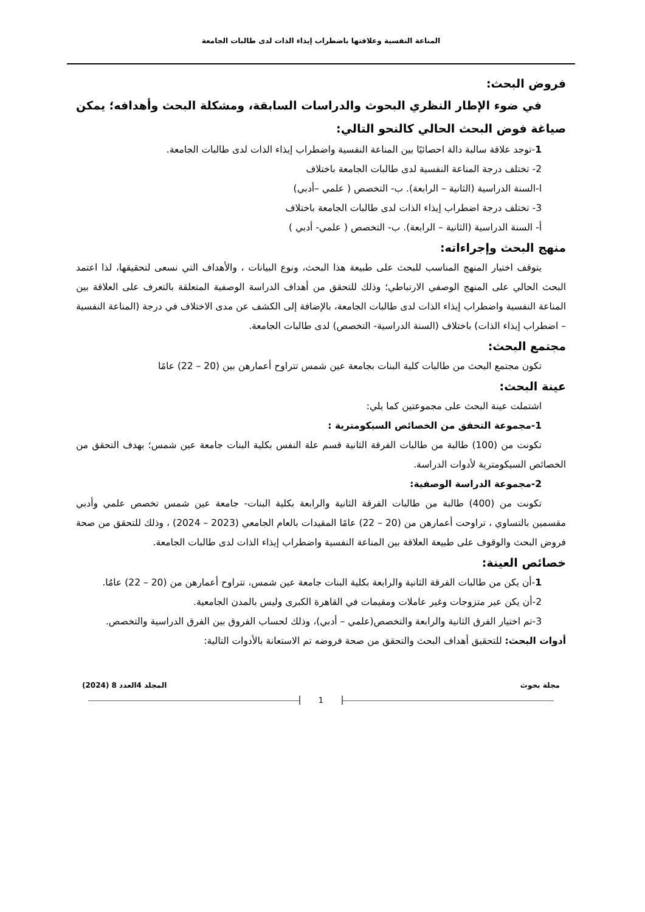المناعة النفسية وعلاقتها باضطراب إيذاء الذات لدى طالبات الجامعة
فروض البحث:
في ضوء الإطار النظري البحوث والدراسات السابقة، ومشكلة البحث وأهدافه؛ يمكن صياغة فوض البحث الحالي كالنحو التالي:
1-توجد علاقة سالبة دالة احصائيًا بين المناعة النفسية واضطراب إيذاء الذات لدى طالبات الجامعة.
2- تختلف درجة المناعة النفسية لدى طالبات الجامعة باختلاف
ا-السنة الدراسية (الثانية – الرابعة). ب- التخصص ( علمي –أدبي)
3- تختلف درجة اضطراب إيذاء الذات لدى طالبات الجامعة باختلاف
أ- السنة الدراسية (الثانية – الرابعة). ب- التخصص ( علمي- أدبي )
منهج البحث وإجراءاته:
يتوقف اختيار المنهج المناسب للبحث على طبيعة هذا البحث، ونوع البيانات ، والأهداف التي نسعى لتحقيقها، لذا اعتمد البحث الحالي على المنهج الوصفي الارتباطي؛ وذلك للتحقق من أهداف الدراسة الوصفية المتعلقة بالتعرف على العلاقة بين المناعة النفسية واضطراب إيذاء الذات لدى طالبات الجامعة، بالإضافة إلى الكشف عن مدى الاختلاف في درجة (المناعة النفسية – اضطراب إيذاء الذات) باختلاف (السنة الدراسية- التخصص) لدى طالبات الجامعة.
مجتمع البحث:
تكون مجتمع البحث من طالبات كلية البنات بجامعة عين شمس تتراوح أعمارهن بين (20 – 22) عامًا
عينة البحث:
اشتملت عينة البحث على مجموعتين كما يلي:
1-مجموعة التحقق من الخصائص السيكومترية :
تكونت من (100) طالبة من طالبات الفرقة الثانية قسم علة النفس بكلية البنات جامعة عين شمس؛ بهدف التحقق من الخصائص السيكومترية لأدوات الدراسة.
2-مجموعة الدراسة الوصفية:
تكونت من (400) طالبة من طالبات الفرقة الثانية والرابعة بكلية البنات- جامعة عين شمس تخصص علمي وأدبي مقسمين بالتساوي ، تراوحت أعمارهن من (20 – 22) عامًا المقيدات بالعام الجامعي (2023 – 2024) ، وذلك للتحقق من صحة فروض البحث والوقوف على طبيعة العلاقة بين المناعة النفسية واضطراب إيذاء الذات لدى طالبات الجامعة.
خصائص العينة:
1-أن يكن من طالبات الفرقة الثانية والرابعة بكلية البنات جامعة عين شمس، تتراوح أعمارهن من (20 – 22) عامُا.
2-أن يكن عير متزوجات وغير عاملات ومقيمات في القاهرة الكبرى وليس بالمدن الجامعية.
3-تم اختيار الفرق الثانية والرابعة والتخصص(علمي – أدبي)، وذلك لحساب الفروق بين الفرق الدراسية والتخصص.
أدوات البحث: للتحقيق أهداف البحث والتحقق من صحة فروضه تم الاستعانة بالأدوات التالية:
مجلة بحوث المجلد 4العدد 8 (2024)
1